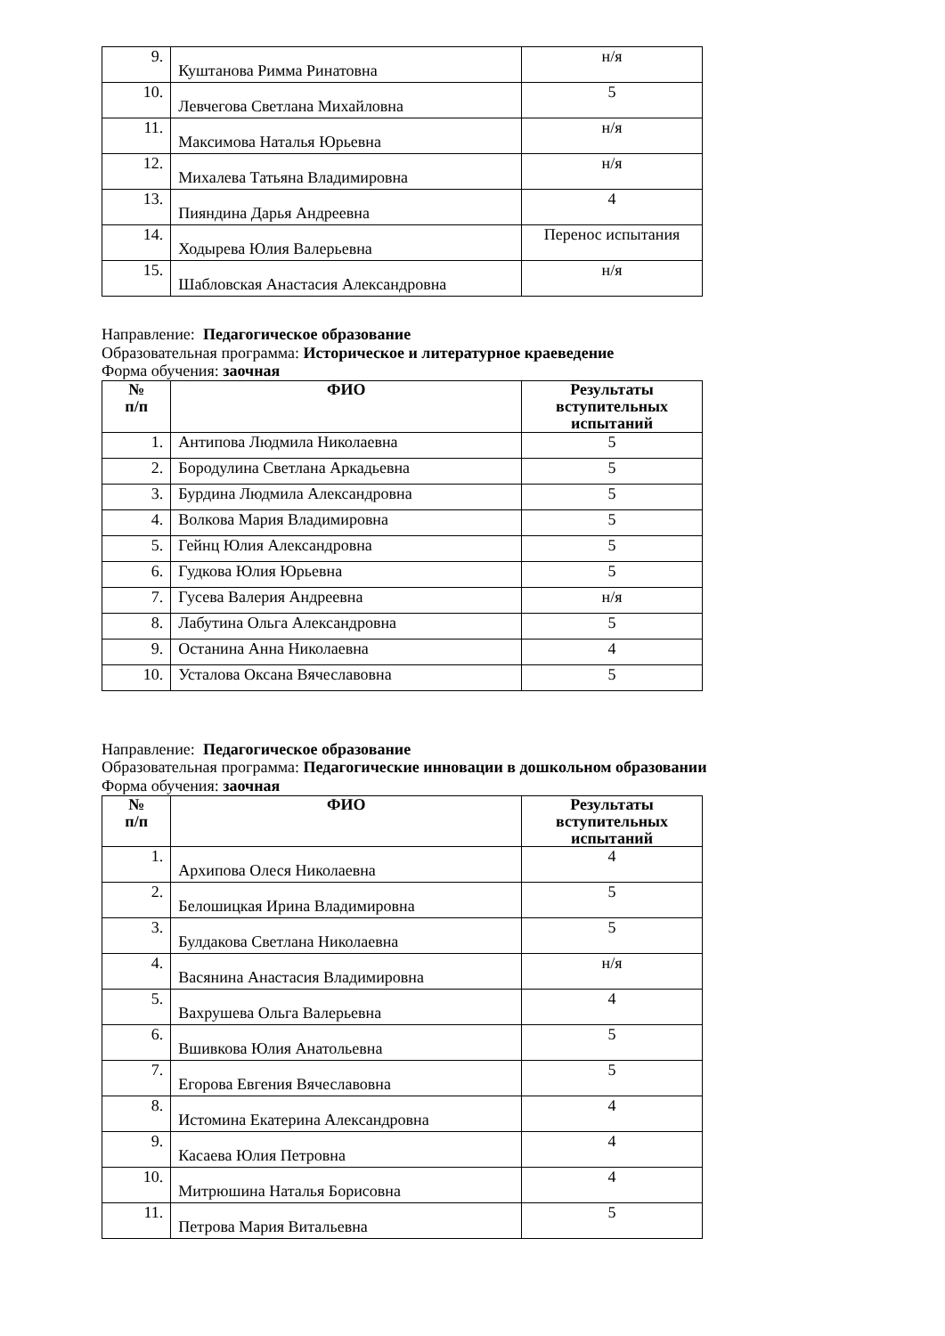| 9. | Куштанова Римма Ринатовна | н/я |
| 10. | Левчегова Светлана Михайловна | 5 |
| 11. | Максимова Наталья Юрьевна | н/я |
| 12. | Михалева Татьяна Владимировна | н/я |
| 13. | Пияндина Дарья Андреевна | 4 |
| 14. | Ходырева Юлия Валерьевна | Перенос испытания |
| 15. | Шабловская Анастасия Александровна | н/я |
Направление: Педагогическое образование
Образовательная программа: Историческое и литературное краеведение
Форма обучения: заочная
| № п/п | ФИО | Результаты вступительных испытаний |
| --- | --- | --- |
| 1. | Антипова Людмила Николаевна | 5 |
| 2. | Бородулина Светлана Аркадьевна | 5 |
| 3. | Бурдина Людмила Александровна | 5 |
| 4. | Волкова Мария Владимировна | 5 |
| 5. | Гейнц Юлия Александровна | 5 |
| 6. | Гудкова Юлия Юрьевна | 5 |
| 7. | Гусева Валерия Андреевна | н/я |
| 8. | Лабутина Ольга Александровна | 5 |
| 9. | Останина Анна Николаевна | 4 |
| 10. | Усталова Оксана Вячеславовна | 5 |
Направление: Педагогическое образование
Образовательная программа: Педагогические инновации в дошкольном образовании
Форма обучения: заочная
| № п/п | ФИО | Результаты вступительных испытаний |
| --- | --- | --- |
| 1. | Архипова Олеся Николаевна | 4 |
| 2. | Белошицкая Ирина Владимировна | 5 |
| 3. | Булдакова Светлана Николаевна | 5 |
| 4. | Васянина Анастасия Владимировна | н/я |
| 5. | Вахрушева Ольга Валерьевна | 4 |
| 6. | Вшивкова Юлия Анатольевна | 5 |
| 7. | Егорова Евгения Вячеславовна | 5 |
| 8. | Истомина Екатерина Александровна | 4 |
| 9. | Касаева Юлия Петровна | 4 |
| 10. | Митрюшина Наталья Борисовна | 4 |
| 11. | Петрова Мария Витальевна | 5 |